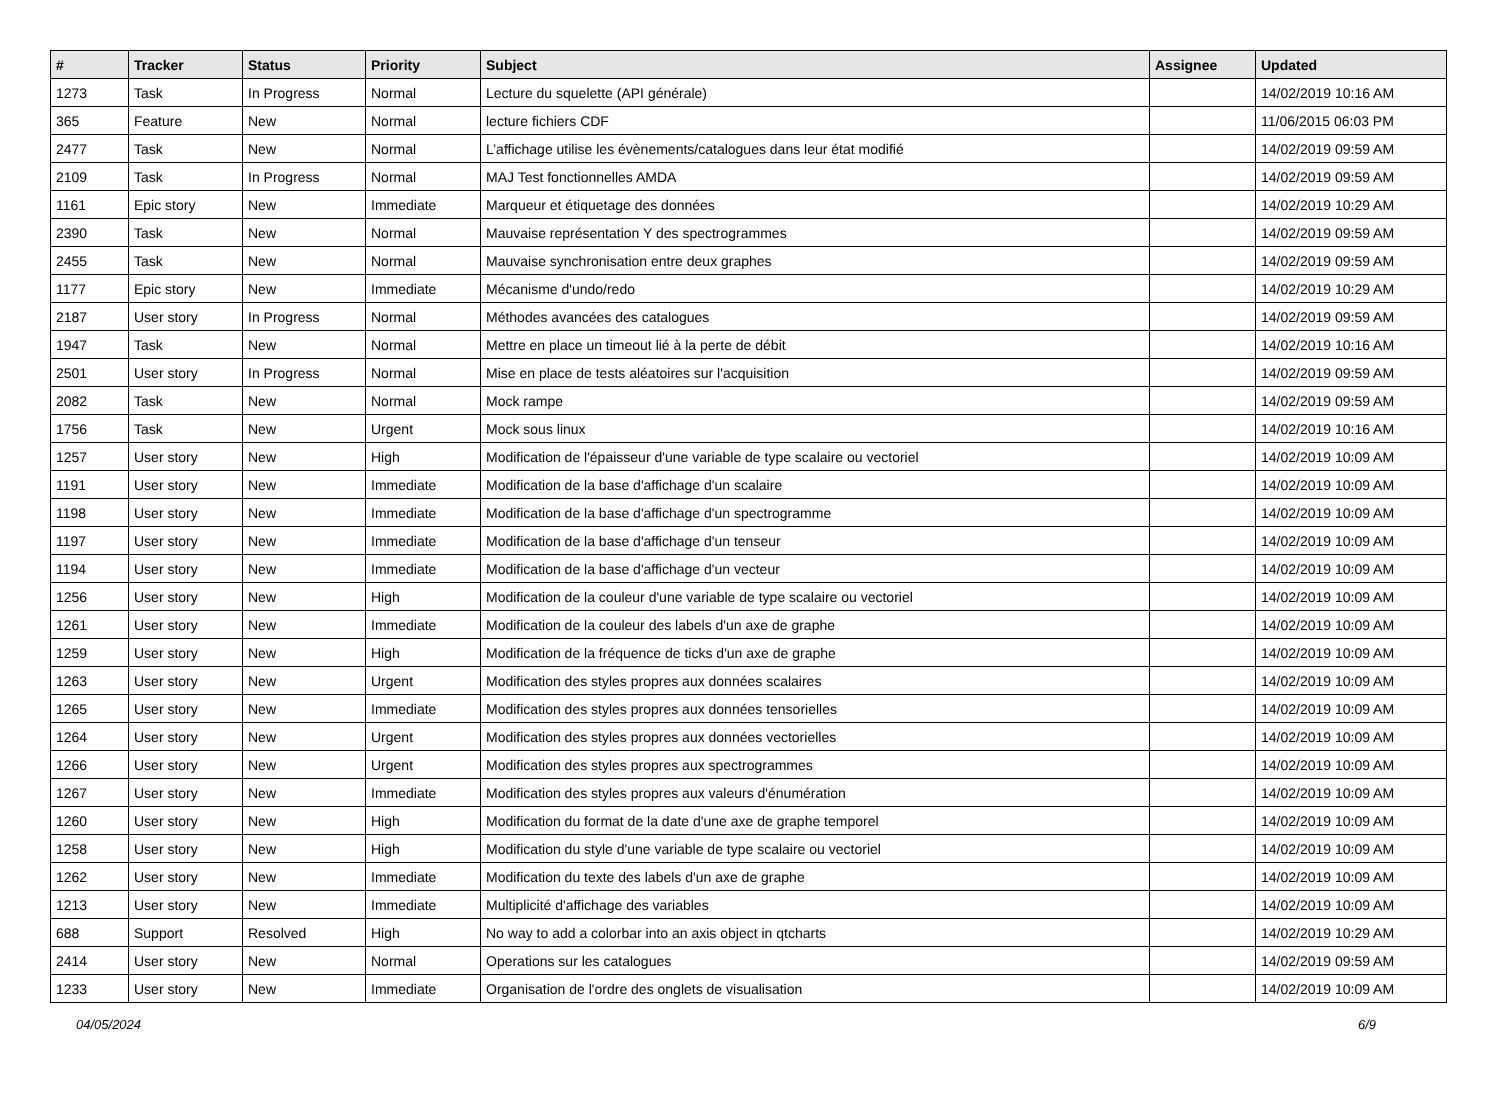| # | Tracker | Status | Priority | Subject | Assignee | Updated |
| --- | --- | --- | --- | --- | --- | --- |
| 1273 | Task | In Progress | Normal | Lecture du squelette (API générale) | | 14/02/2019 10:16 AM |
| 365 | Feature | New | Normal | lecture fichiers CDF | | 11/06/2015 06:03 PM |
| 2477 | Task | New | Normal | L’affichage utilise les évènements/catalogues dans leur état modifié | | 14/02/2019 09:59 AM |
| 2109 | Task | In Progress | Normal | MAJ Test fonctionnelles AMDA | | 14/02/2019 09:59 AM |
| 1161 | Epic story | New | Immediate | Marqueur et étiquetage des données | | 14/02/2019 10:29 AM |
| 2390 | Task | New | Normal | Mauvaise représentation Y des spectrogrammes | | 14/02/2019 09:59 AM |
| 2455 | Task | New | Normal | Mauvaise synchronisation entre deux graphes | | 14/02/2019 09:59 AM |
| 1177 | Epic story | New | Immediate | Mécanisme d'undo/redo | | 14/02/2019 10:29 AM |
| 2187 | User story | In Progress | Normal | Méthodes avancées des catalogues | | 14/02/2019 09:59 AM |
| 1947 | Task | New | Normal | Mettre en place un timeout lié à la perte de débit | | 14/02/2019 10:16 AM |
| 2501 | User story | In Progress | Normal | Mise en place de tests aléatoires sur l'acquisition | | 14/02/2019 09:59 AM |
| 2082 | Task | New | Normal | Mock rampe | | 14/02/2019 09:59 AM |
| 1756 | Task | New | Urgent | Mock sous linux | | 14/02/2019 10:16 AM |
| 1257 | User story | New | High | Modification de l'épaisseur d'une variable de type scalaire ou vectoriel | | 14/02/2019 10:09 AM |
| 1191 | User story | New | Immediate | Modification de la base d'affichage d'un scalaire | | 14/02/2019 10:09 AM |
| 1198 | User story | New | Immediate | Modification de la base d'affichage d'un spectrogramme | | 14/02/2019 10:09 AM |
| 1197 | User story | New | Immediate | Modification de la base d'affichage d'un tenseur | | 14/02/2019 10:09 AM |
| 1194 | User story | New | Immediate | Modification de la base d'affichage d'un vecteur | | 14/02/2019 10:09 AM |
| 1256 | User story | New | High | Modification de la couleur d'une variable de type scalaire ou vectoriel | | 14/02/2019 10:09 AM |
| 1261 | User story | New | Immediate | Modification de la couleur des labels d'un axe de graphe | | 14/02/2019 10:09 AM |
| 1259 | User story | New | High | Modification de la fréquence de ticks d'un axe de graphe | | 14/02/2019 10:09 AM |
| 1263 | User story | New | Urgent | Modification des styles propres aux données scalaires | | 14/02/2019 10:09 AM |
| 1265 | User story | New | Immediate | Modification des styles propres aux données tensorielles | | 14/02/2019 10:09 AM |
| 1264 | User story | New | Urgent | Modification des styles propres aux données vectorielles | | 14/02/2019 10:09 AM |
| 1266 | User story | New | Urgent | Modification des styles propres aux spectrogrammes | | 14/02/2019 10:09 AM |
| 1267 | User story | New | Immediate | Modification des styles propres aux valeurs d'énumération | | 14/02/2019 10:09 AM |
| 1260 | User story | New | High | Modification du format de la date d'une axe de graphe temporel | | 14/02/2019 10:09 AM |
| 1258 | User story | New | High | Modification du style d'une variable de type scalaire ou vectoriel | | 14/02/2019 10:09 AM |
| 1262 | User story | New | Immediate | Modification du texte des labels d'un axe de graphe | | 14/02/2019 10:09 AM |
| 1213 | User story | New | Immediate | Multiplicité d'affichage des variables | | 14/02/2019 10:09 AM |
| 688 | Support | Resolved | High | No way to add a colorbar into an axis object in qtcharts | | 14/02/2019 10:29 AM |
| 2414 | User story | New | Normal | Operations sur les catalogues | | 14/02/2019 09:59 AM |
| 1233 | User story | New | Immediate | Organisation de l'ordre des onglets de visualisation | | 14/02/2019 10:09 AM |
04/05/2024 6/9